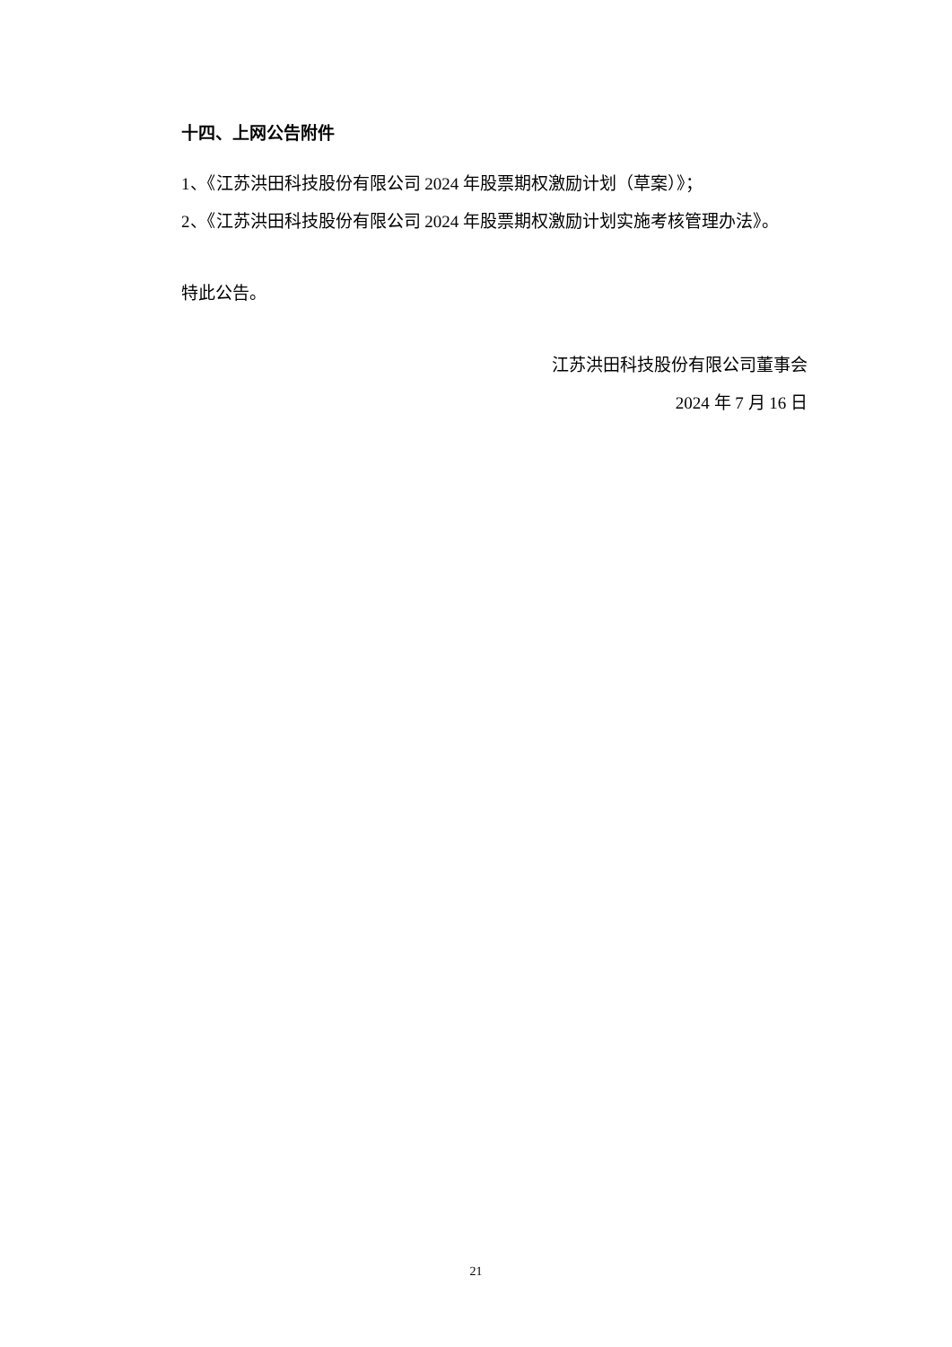十四、上网公告附件
1、《江苏洪田科技股份有限公司 2024 年股票期权激励计划（草案）》；
2、《江苏洪田科技股份有限公司 2024 年股票期权激励计划实施考核管理办法》。
特此公告。
江苏洪田科技股份有限公司董事会
2024 年 7 月 16 日
21